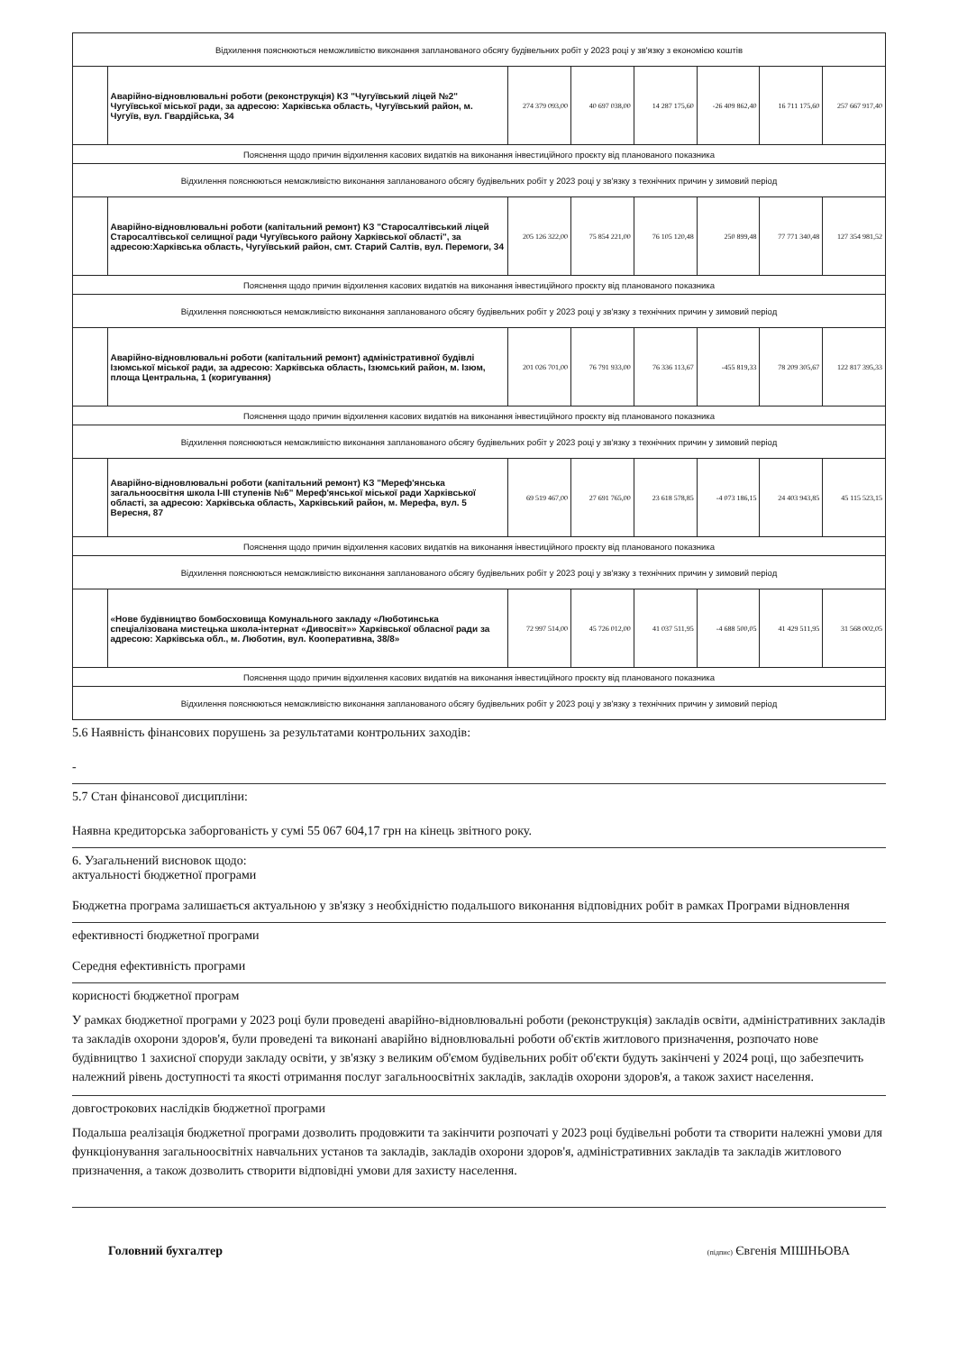| Відхилення пояснюються неможливістю виконання запланованого обсягу будівельних робіт у 2023 році у зв'язку з економією коштів | | | | | | | |
| | Аварійно-відновлювальні роботи (реконструкція) КЗ "Чугуївський ліцей №2" Чугуївської міської ради, за адресою: Харківська область, Чугуївський район, м. Чугуїв, вул. Гвардійська, 34 | 274 379 093,00 | 40 697 038,00 | 14 287 175,60 | -26 409 862,40 | 16 711 175,60 | 257 667 917,40 |
| Пояснення щодо причин відхилення касових видатків на виконання інвестиційного проєкту від планованого показника | | | | | | | |
| Відхилення пояснюються неможливістю виконання запланованого обсягу будівельних робіт у 2023 році у зв'язку з технічних причин у зимовий період | | | | | | | |
| | Аварійно-відновлювальні роботи (капітальний ремонт) КЗ "Старосалтівський ліцей Старосалтівської селищної ради Чугуївського району Харківської області", за адресою:Харківська область, Чугуївський район, смт. Старий Салтів, вул. Перемоги, 34 | 205 126 322,00 | 75 854 221,00 | 76 105 120,48 | 250 899,48 | 77 771 340,48 | 127 354 981,52 |
| Пояснення щодо причин відхилення касових видатків на виконання інвестиційного проєкту від планованого показника | | | | | | | |
| Відхилення пояснюються неможливістю виконання запланованого обсягу будівельних робіт у 2023 році у зв'язку з технічних причин у зимовий період | | | | | | | |
| | Аварійно-відновлювальні роботи (капітальний ремонт) адміністративної будівлі Ізюмської міської ради, за адресою: Харківська область, Ізюмський район, м. Ізюм, площа Центральна, 1 (коригування) | 201 026 701,00 | 76 791 933,00 | 76 336 113,67 | -455 819,33 | 78 209 305,67 | 122 817 395,33 |
| Пояснення щодо причин відхилення касових видатків на виконання інвестиційного проєкту від планованого показника | | | | | | | |
| Відхилення пояснюються неможливістю виконання запланованого обсягу будівельних робіт у 2023 році у зв'язку з технічних причин у зимовий період | | | | | | | |
| | Аварійно-відновлювальні роботи (капітальний ремонт) КЗ "Мереф'янська загальноосвітня школа I-III ступенів №6" Мереф'янської міської ради Харківської області, за адресою: Харківська область, Харківський район, м. Мерефа, вул. 5 Вересня, 87 | 69 519 467,00 | 27 691 765,00 | 23 618 578,85 | -4 073 186,15 | 24 403 943,85 | 45 115 523,15 |
| Пояснення щодо причин відхилення касових видатків на виконання інвестиційного проєкту від планованого показника | | | | | | | |
| Відхилення пояснюються неможливістю виконання запланованого обсягу будівельних робіт у 2023 році у зв'язку з технічних причин у зимовий період | | | | | | | |
| | «Нове будівництво бомбосховища Комунального закладу «Люботинська спеціалізована мистецька школа-інтернат «Дивосвіт»» Харківської обласної ради за адресою: Харківська обл., м. Люботин, вул. Кооперативна, 38/8» | 72 997 514,00 | 45 726 012,00 | 41 037 511,95 | -4 688 500,05 | 41 429 511,95 | 31 568 002,05 |
| Пояснення щодо причин відхилення касових видатків на виконання інвестиційного проєкту від планованого показника | | | | | | | |
| Відхилення пояснюються неможливістю виконання запланованого обсягу будівельних робіт у 2023 році у зв'язку з технічних причин у зимовий період | | | | | | | |
5.6 Наявність фінансових порушень за результатами контрольних заходів:
-
5.7 Стан фінансової дисципліни:
Наявна кредиторська заборгованість у сумі 55 067 604,17 грн на кінець звітного року.
6. Узагальнений висновок щодо:
актуальності бюджетної програми
Бюджетна програма залишається актуальною у зв'язку з необхідністю подальшого виконання відповідних робіт в рамках Програми відновлення
ефективності бюджетної програми
Середня ефективність програми
корисності бюджетної програм
У рамках бюджетної програми у 2023 році були проведені аварійно-відновлювальні роботи (реконструкція) закладів освіти, адміністративних закладів та закладів охорони здоров'я, були проведені та виконані аварійно відновлювальні роботи об'єктів житлового призначення, розпочато нове будівництво 1 захисної споруди закладу освіти, у зв'язку з великим об'ємом будівельних робіт об'єкти будуть закінчені у 2024 році, що забезпечить належний рівень доступності та якості отримання послуг загальноосвітніх закладів, закладів охорони здоров'я, а також захист населення.
довгострокових наслідків бюджетної програми
Подальша реалізація бюджетної програми дозволить продовжити та закінчити розпочаті у 2023 році будівельні роботи та створити належні умови для функціонування загальноосвітніх навчальних установ та закладів, закладів охорони здоров'я, адміністративних закладів та закладів житлового призначення, а також дозволить створити відповідні умови для захисту населення.
Головний бухгалтер (підпис) Євгенія МІШНЬОВА